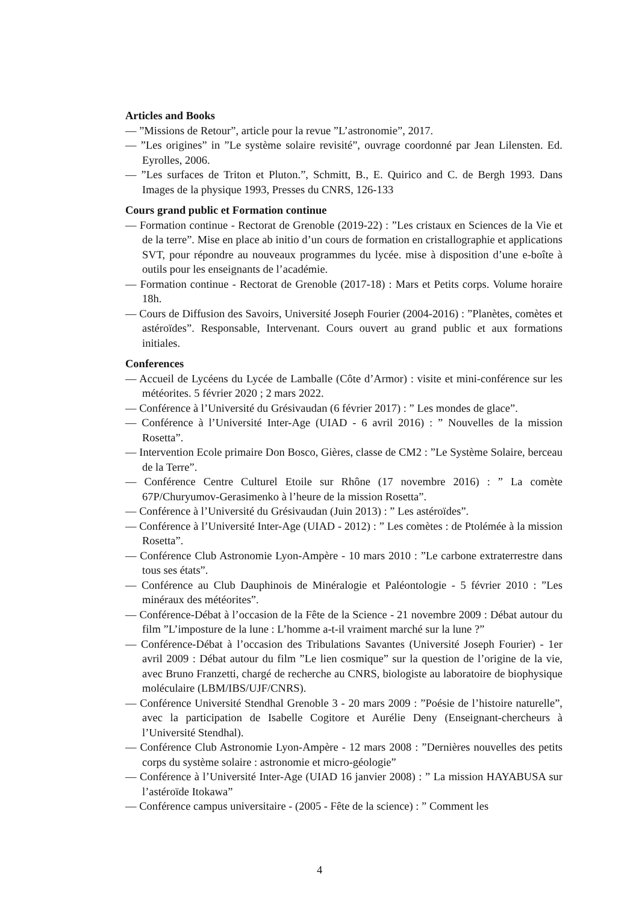Articles and Books
— ”Missions de Retour”, article pour la revue ”L’astronomie”, 2017.
— ”Les origines” in ”Le système solaire revisité”, ouvrage coordonné par Jean Lilensten. Ed. Eyrolles, 2006.
— ”Les surfaces de Triton et Pluton.”, Schmitt, B., E. Quirico and C. de Bergh 1993. Dans Images de la physique 1993, Presses du CNRS, 126-133
Cours grand public et Formation continue
— Formation continue - Rectorat de Grenoble (2019-22) : ”Les cristaux en Sciences de la Vie et de la terre”. Mise en place ab initio d’un cours de formation en cristallographie et applications SVT, pour répondre au nouveaux programmes du lycée. mise à disposition d’une e-boîte à outils pour les enseignants de l’académie.
— Formation continue - Rectorat de Grenoble (2017-18) : Mars et Petits corps. Volume horaire 18h.
— Cours de Diffusion des Savoirs, Université Joseph Fourier (2004-2016) : ”Planètes, comètes et astéroïdes”. Responsable, Intervenant. Cours ouvert au grand public et aux formations initiales.
Conferences
— Accueil de Lycéens du Lycée de Lamballe (Côte d’Armor) : visite et mini-conférence sur les météorites. 5 février 2020 ; 2 mars 2022.
— Conférence à l’Université du Grésivaudan (6 février 2017) : ” Les mondes de glace”.
— Conférence à l’Université Inter-Age (UIAD - 6 avril 2016) : ” Nouvelles de la mission Rosetta”.
— Intervention Ecole primaire Don Bosco, Gières, classe de CM2 : ”Le Système Solaire, berceau de la Terre”.
— Conférence Centre Culturel Etoile sur Rhône (17 novembre 2016) : ” La comète 67P/Churyumov-Gerasimenko à l’heure de la mission Rosetta”.
— Conférence à l’Université du Grésivaudan (Juin 2013) : ” Les astéroïdes”.
— Conférence à l’Université Inter-Age (UIAD - 2012) : ” Les comètes : de Ptolémée à la mission Rosetta”.
— Conférence Club Astronomie Lyon-Ampère - 10 mars 2010 : ”Le carbone extraterrestre dans tous ses états”.
— Conférence au Club Dauphinois de Minéralogie et Paléontologie - 5 février 2010 : ”Les minéraux des météorites”.
— Conférence-Débat à l’occasion de la Fête de la Science - 21 novembre 2009 : Débat autour du film ”L’imposture de la lune : L’homme a-t-il vraiment marché sur la lune ?”
— Conférence-Débat à l’occasion des Tribulations Savantes (Université Joseph Fourier) - 1er avril 2009 : Débat autour du film ”Le lien cosmique” sur la question de l’origine de la vie, avec Bruno Franzetti, chargé de recherche au CNRS, biologiste au laboratoire de biophysique moléculaire (LBM/IBS/UJF/CNRS).
— Conférence Université Stendhal Grenoble 3 - 20 mars 2009 : ”Poésie de l’histoire naturelle”, avec la participation de Isabelle Cogitore et Aurélie Deny (Enseignant-chercheurs à l’Université Stendhal).
— Conférence Club Astronomie Lyon-Ampère - 12 mars 2008 : ”Dernières nouvelles des petits corps du système solaire : astronomie et micro-géologie”
— Conférence à l’Université Inter-Age (UIAD 16 janvier 2008) : ” La mission HAYABUSA sur l’astéroïde Itokawa”
— Conférence campus universitaire - (2005 - Fête de la science) : ” Comment les
4